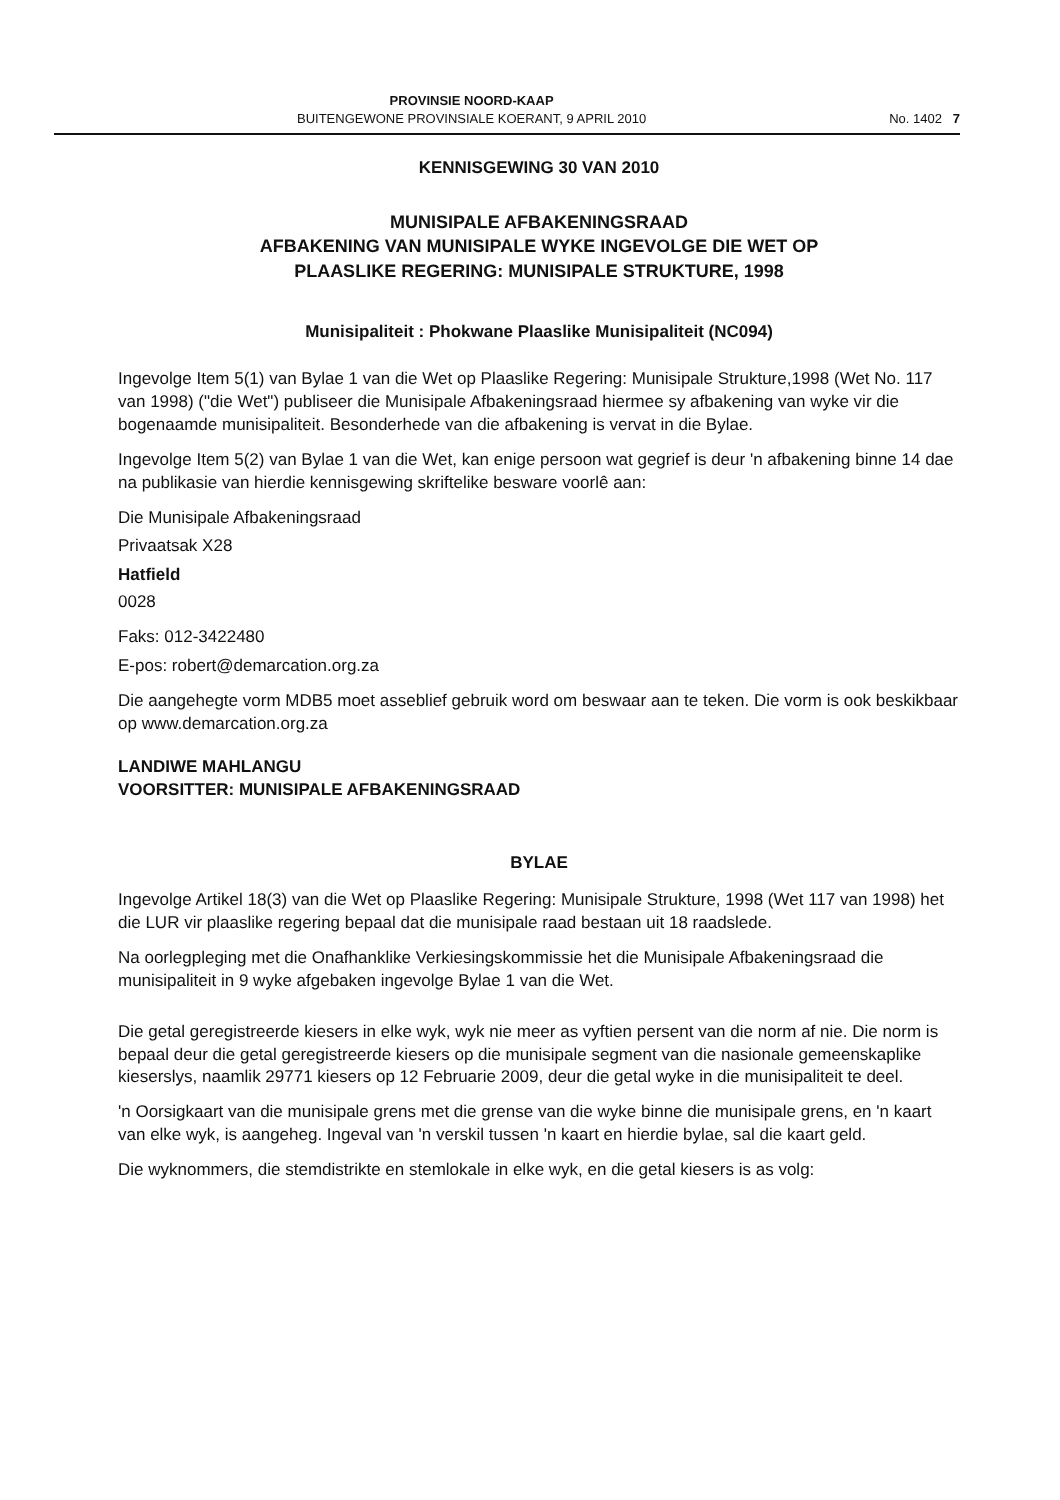PROVINSIE NOORD-KAAP
BUITENGEWONE PROVINSIALE KOERANT, 9 APRIL 2010
No. 1402 7
KENNISGEWING 30 VAN 2010
MUNISIPALE AFBAKENINGSRAAD
AFBAKENING VAN MUNISIPALE WYKE INGEVOLGE DIE WET OP
PLAASLIKE REGERING: MUNISIPALE STRUKTURE, 1998
Munisipaliteit : Phokwane Plaaslike Munisipaliteit (NC094)
Ingevolge Item 5(1) van Bylae 1 van die Wet op Plaaslike Regering: Munisipale Strukture,1998 (Wet No. 117 van 1998) ("die Wet") publiseer die Munisipale Afbakeningsraad hiermee sy afbakening van wyke vir die bogenaamde munisipaliteit. Besonderhede van die afbakening is vervat in die Bylae.
Ingevolge Item 5(2) van Bylae 1 van die Wet, kan enige persoon wat gegrief is deur 'n afbakening binne 14 dae na publikasie van hierdie kennisgewing skriftelike besware voorlê aan:
Die Munisipale Afbakeningsraad
Privaatsak X28
Hatfield
0028
Faks: 012-3422480
E-pos: robert@demarcation.org.za
Die aangehegte vorm MDB5 moet asseblief gebruik word om beswaar aan te teken. Die vorm is ook beskikbaar op www.demarcation.org.za
LANDIWE MAHLANGU
VOORSITTER: MUNISIPALE AFBAKENINGSRAAD
BYLAE
Ingevolge Artikel 18(3) van die Wet op Plaaslike Regering: Munisipale Strukture, 1998 (Wet 117 van 1998) het die LUR vir plaaslike regering bepaal dat die munisipale raad bestaan uit 18 raadslede.
Na oorlegpleging met die Onafhanklike Verkiesingskommissie het die Munisipale Afbakeningsraad die munisipaliteit in 9 wyke afgebaken ingevolge Bylae 1 van die Wet.
Die getal geregistreerde kiesers in elke wyk, wyk nie meer as vyftien persent van die norm af nie. Die norm is bepaal deur die getal geregistreerde kiesers op die munisipale segment van die nasionale gemeenskaplike kieserslys, naamlik 29771 kiesers op 12 Februarie 2009, deur die getal wyke in die munisipaliteit te deel.
'n Oorsigkaart van die munisipale grens met die grense van die wyke binne die munisipale grens, en 'n kaart van elke wyk, is aangeheg. Ingeval van 'n verskil tussen 'n kaart en hierdie bylae, sal die kaart geld.
Die wyknommers, die stemdistrikte en stemlokale in elke wyk, en die getal kiesers is as volg: